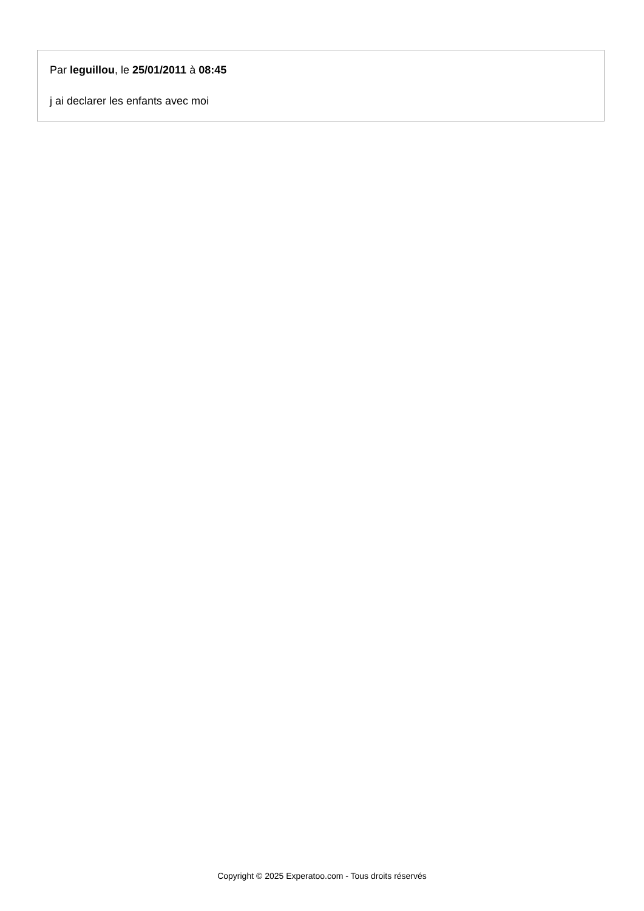Par leguillou, le 25/01/2011 à 08:45
j ai declarer les enfants avec moi
Copyright © 2025 Experatoo.com - Tous droits réservés